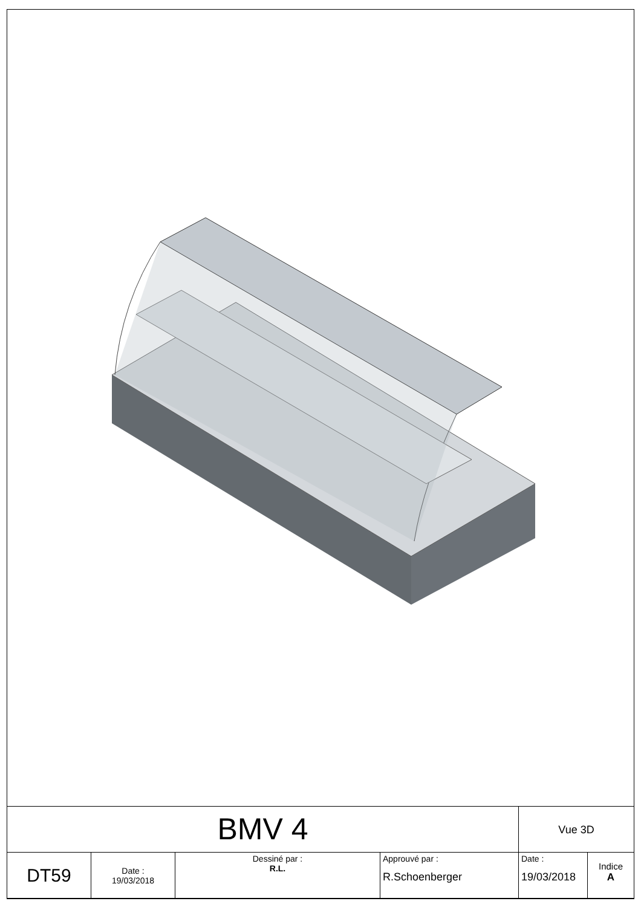| BMV 4 | | | | Vue 3D | |
| DT59 | Date : 19/03/2018 | Dessiné par : R.L. | Approuvé par : R.Schoenberger | Date : 19/03/2018 | Indice A |